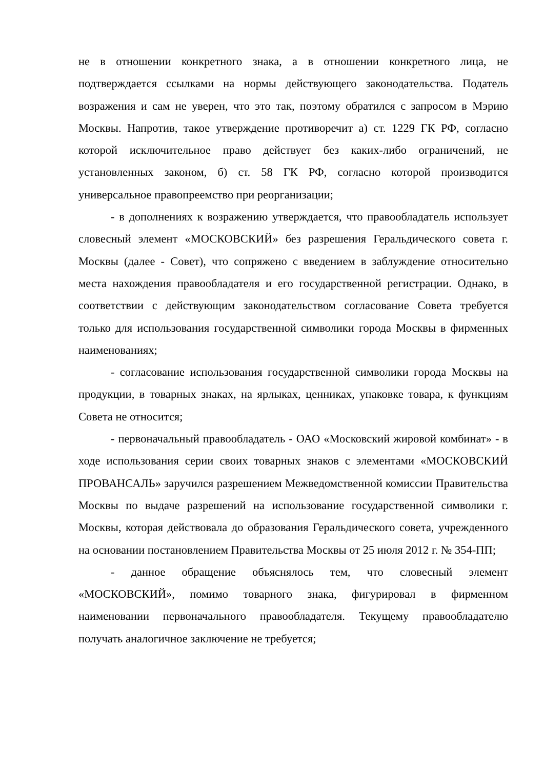не в отношении конкретного знака, а в отношении конкретного лица, не подтверждается ссылками на нормы действующего законодательства. Податель возражения и сам не уверен, что это так, поэтому обратился с запросом в Мэрию Москвы. Напротив, такое утверждение противоречит а) ст. 1229 ГК РФ, согласно которой исключительное право действует без каких-либо ограничений, не установленных законом, б) ст. 58 ГК РФ, согласно которой производится универсальное правопреемство при реорганизации;
- в дополнениях к возражению утверждается, что правообладатель использует словесный элемент «МОСКОВСКИЙ» без разрешения Геральдического совета г. Москвы (далее - Совет), что сопряжено с введением в заблуждение относительно места нахождения правообладателя и его государственной регистрации. Однако, в соответствии с действующим законодательством согласование Совета требуется только для использования государственной символики города Москвы в фирменных наименованиях;
- согласование использования государственной символики города Москвы на продукции, в товарных знаках, на ярлыках, ценниках, упаковке товара, к функциям Совета не относится;
- первоначальный правообладатель - ОАО «Московский жировой комбинат» - в ходе использования серии своих товарных знаков с элементами «МОСКОВСКИЙ ПРОВАНСАЛЬ» заручился разрешением Межведомственной комиссии Правительства Москвы по выдаче разрешений на использование государственной символики г. Москвы, которая действовала до образования Геральдического совета, учрежденного на основании постановлением Правительства Москвы от 25 июля 2012 г. № 354-ПП;
- данное обращение объяснялось тем, что словесный элемент «МОСКОВСКИЙ», помимо товарного знака, фигурировал в фирменном наименовании первоначального правообладателя. Текущему правообладателю получать аналогичное заключение не требуется;